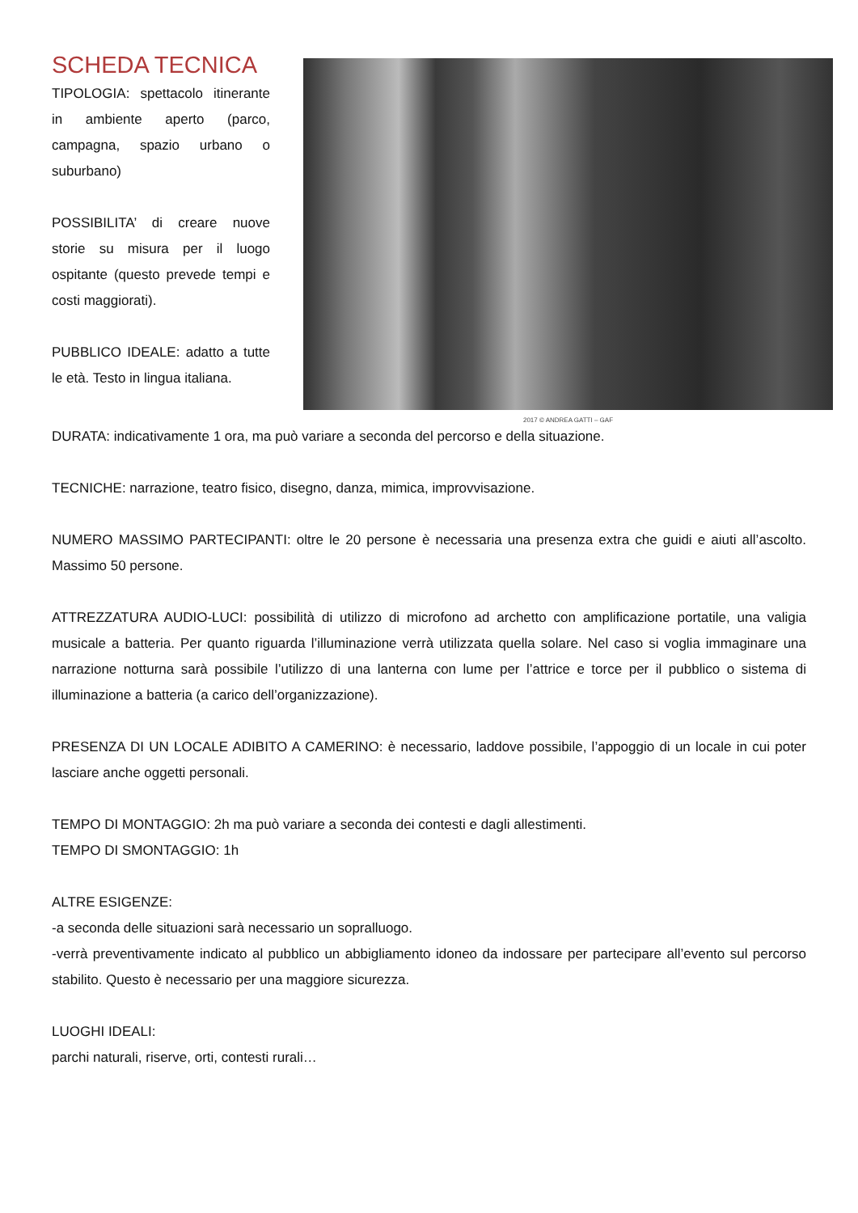SCHEDA TECNICA
TIPOLOGIA: spettacolo itinerante in ambiente aperto (parco, campagna, spazio urbano o suburbano)
POSSIBILITA’ di creare nuove storie su misura per il luogo ospitante (questo prevede tempi e costi maggiorati).
PUBBLICO IDEALE: adatto a tutte le età. Testo in lingua italiana.
2017 © ANDREA GATTI – GAF
DURATA: indicativamente 1 ora, ma può variare a seconda del percorso e della situazione.
TECNICHE: narrazione, teatro fisico, disegno, danza, mimica, improvvisazione.
NUMERO MASSIMO PARTECIPANTI: oltre le 20 persone è necessaria una presenza extra che guidi e aiuti all’ascolto. Massimo 50 persone.
ATTREZZATURA AUDIO-LUCI: possibilità di utilizzo di microfono ad archetto con amplificazione portatile, una valigia musicale a batteria. Per quanto riguarda l’illuminazione verrà utilizzata quella solare. Nel caso si voglia immaginare una narrazione notturna sarà possibile l’utilizzo di una lanterna con lume per l’attrice e torce per il pubblico o sistema di illuminazione a batteria (a carico dell’organizzazione).
PRESENZA DI UN LOCALE ADIBITO A CAMERINO: è necessario, laddove possibile, l’appoggio di un locale in cui poter lasciare anche oggetti personali.
TEMPO DI MONTAGGIO: 2h ma può variare a seconda dei contesti e dagli allestimenti.
TEMPO DI SMONTAGGIO: 1h
ALTRE ESIGENZE:
-a seconda delle situazioni sarà necessario un sopralluogo.
-verrà preventivamente indicato al pubblico un abbigliamento idoneo da indossare per partecipare all’evento sul percorso stabilito. Questo è necessario per una maggiore sicurezza.
LUOGHI IDEALI:
parchi naturali, riserve, orti, contesti rurali…